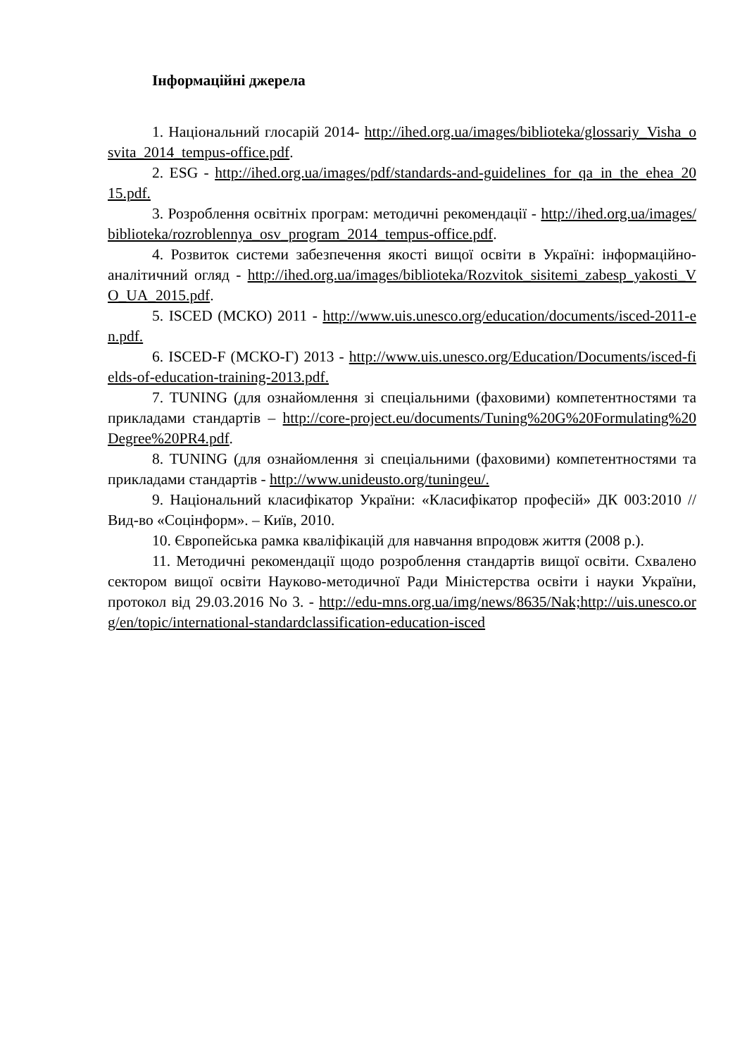Інформаційні джерела
1. Національний глосарій 2014- http://ihed.org.ua/images/biblioteka/glossariy_Visha_osvita_2014_tempus-office.pdf.
2. ESG - http://ihed.org.ua/images/pdf/standards-and-guidelines_for_qa_in_the_ehea_2015.pdf.
3. Розроблення освітніх програм: методичні рекомендації - http://ihed.org.ua/images/biblioteka/rozroblennya_osv_program_2014_tempus-office.pdf.
4. Розвиток системи забезпечення якості вищої освіти в Україні: інформаційно-аналітичний огляд - http://ihed.org.ua/images/biblioteka/Rozvitok_sisitemi_zabesp_yakosti_VO_UA_2015.pdf.
5. ISCED (МСКО) 2011 - http://www.uis.unesco.org/education/documents/isced-2011-en.pdf.
6. ISCED-F (МСКО-Г) 2013 - http://www.uis.unesco.org/Education/Documents/isced-fields-of-education-training-2013.pdf.
7. TUNING (для ознайомлення зі спеціальними (фаховими) компетентностями та прикладами стандартів – http://core-project.eu/documents/Tuning%20G%20Formulating%20Degree%20PR4.pdf.
8. TUNING (для ознайомлення зі спеціальними (фаховими) компетентностями та прикладами стандартів - http://www.unideusto.org/tuningeu/.
9. Національний класифікатор України: «Класифікатор професій» ДК 003:2010 // Вид-во «Соцінформ». – Київ, 2010.
10. Європейська рамка кваліфікацій для навчання впродовж життя (2008 р.).
11. Методичні рекомендації щодо розроблення стандартів вищої освіти. Схвалено сектором вищої освіти Науково-методичної Ради Міністерства освіти і науки України, протокол від 29.03.2016 No 3. - http://edu-mns.org.ua/img/news/8635/Nak;http://uis.unesco.org/en/topic/international-standardclassification-education-isced